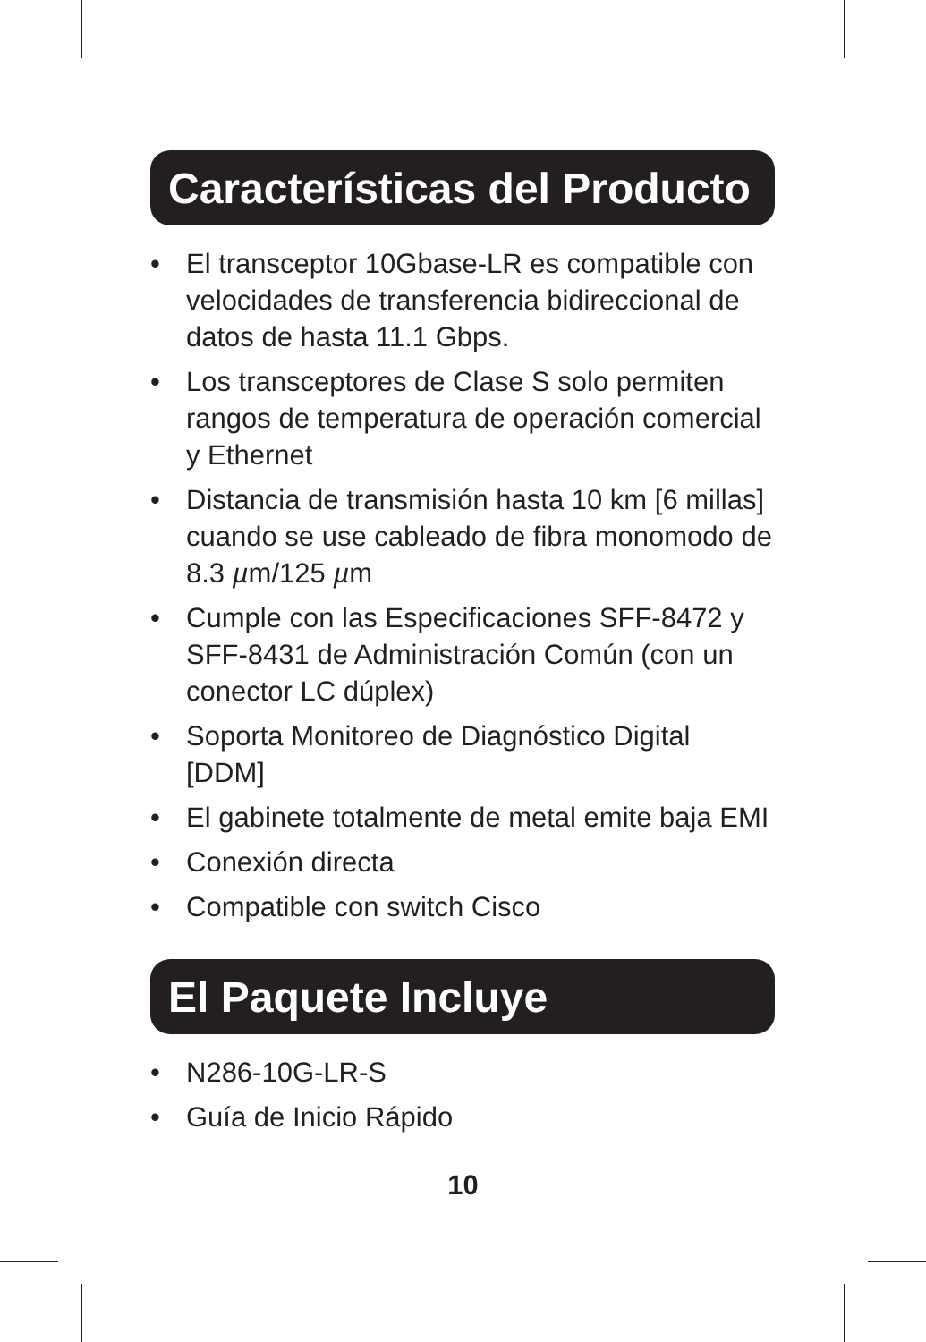Características del Producto
• El transceptor 10Gbase-LR es compatible con velocidades de transferencia bidireccional de datos de hasta 11.1 Gbps.
• Los transceptores de Clase S solo permiten rangos de temperatura de operación comercial y Ethernet
• Distancia de transmisión hasta 10 km [6 millas] cuando se use cableado de fibra monomodo de 8.3 µm/125 µm
• Cumple con las Especificaciones SFF-8472 y SFF-8431 de Administración Común (con un conector LC dúplex)
• Soporta Monitoreo de Diagnóstico Digital [DDM]
• El gabinete totalmente de metal emite baja EMI
• Conexión directa
• Compatible con switch Cisco
El Paquete Incluye
• N286-10G-LR-S
• Guía de Inicio Rápido
10